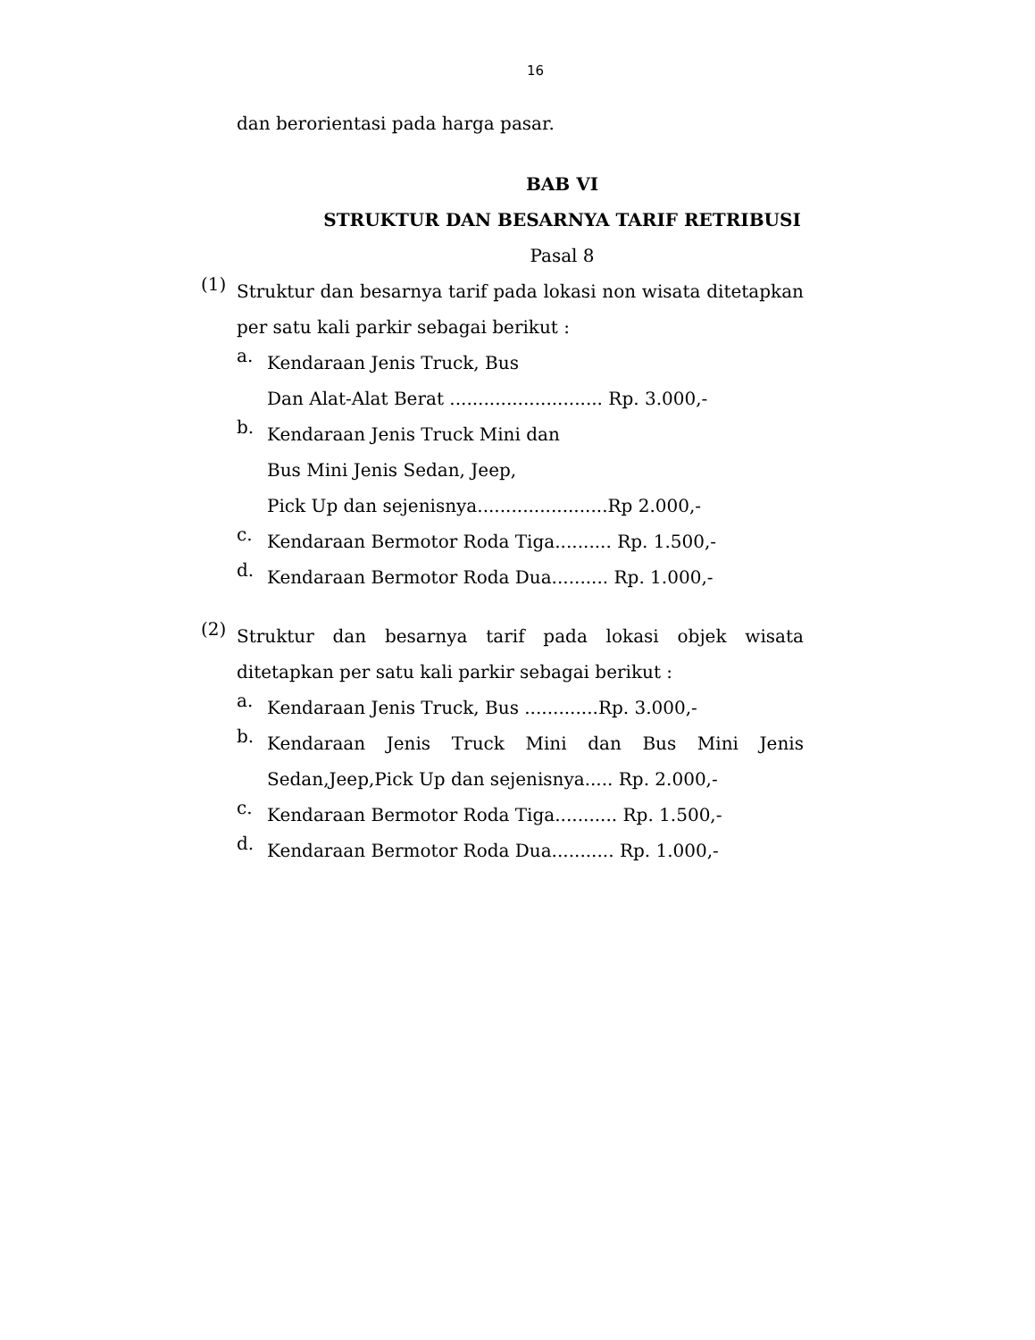16
dan berorientasi pada harga pasar.
BAB VI
STRUKTUR DAN BESARNYA TARIF RETRIBUSI
Pasal 8
(1)
Struktur dan besarnya tarif pada lokasi non wisata ditetapkan per satu kali parkir sebagai berikut :
a.
Kendaraan Jenis Truck, Bus
Dan Alat-Alat Berat ........................... Rp. 3.000,-
b.
Kendaraan Jenis Truck Mini dan
Bus Mini Jenis Sedan, Jeep,
Pick Up dan sejenisnya.......................Rp 2.000,-
c.
Kendaraan Bermotor Roda Tiga.......... Rp. 1.500,-
d.
Kendaraan Bermotor Roda Dua.......... Rp. 1.000,-
(2)
Struktur dan besarnya tarif pada lokasi objek wisata ditetapkan per satu kali parkir sebagai berikut :
a.
Kendaraan Jenis Truck, Bus .............Rp. 3.000,-
b.
Kendaraan Jenis Truck Mini dan Bus Mini Jenis Sedan,Jeep,Pick Up dan sejenisnya..... Rp. 2.000,-
c.
Kendaraan Bermotor Roda Tiga........... Rp. 1.500,-
d.
Kendaraan Bermotor Roda Dua........... Rp. 1.000,-